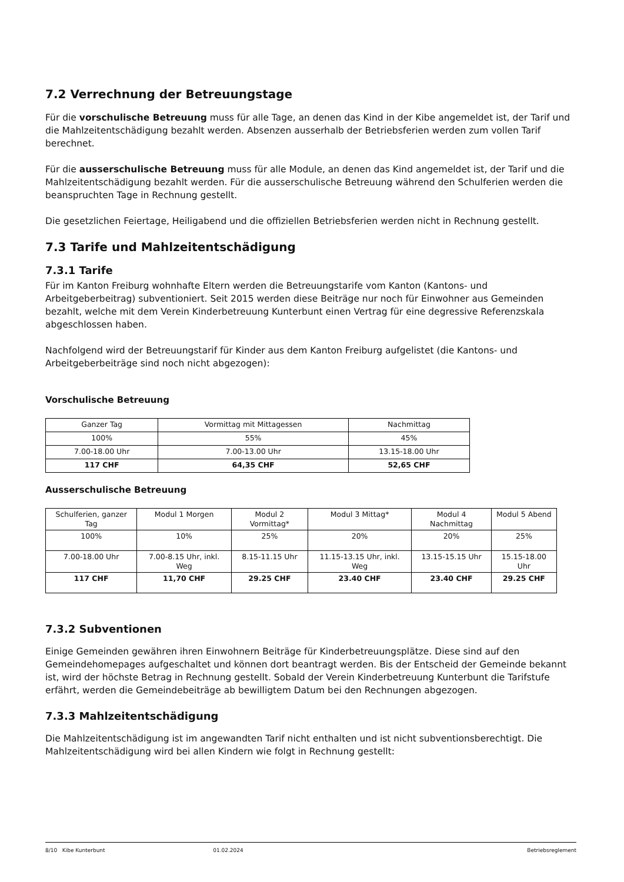7.2 Verrechnung der Betreuungstage
Für die vorschulische Betreuung muss für alle Tage, an denen das Kind in der Kibe angemeldet ist, der Tarif und die Mahlzeitentschädigung bezahlt werden. Absenzen ausserhalb der Betriebsferien werden zum vollen Tarif berechnet.
Für die ausserschulische Betreuung muss für alle Module, an denen das Kind angemeldet ist, der Tarif und die Mahlzeitentschädigung bezahlt werden. Für die ausserschulische Betreuung während den Schulferien werden die beanspruchten Tage in Rechnung gestellt.
Die gesetzlichen Feiertage, Heiligabend und die offiziellen Betriebsferien werden nicht in Rechnung gestellt.
7.3 Tarife und Mahlzeitentschädigung
7.3.1 Tarife
Für im Kanton Freiburg wohnhafte Eltern werden die Betreuungstarife vom Kanton (Kantons- und Arbeitgeberbeitrag) subventioniert. Seit 2015 werden diese Beiträge nur noch für Einwohner aus Gemeinden bezahlt, welche mit dem Verein Kinderbetreuung Kunterbunt einen Vertrag für eine degressive Referenzskala abgeschlossen haben.
Nachfolgend wird der Betreuungstarif für Kinder aus dem Kanton Freiburg aufgelistet (die Kantons- und Arbeitgeberbeiträge sind noch nicht abgezogen):
Vorschulische Betreuung
| Ganzer Tag | Vormittag mit Mittagessen | Nachmittag |
| 100% | 55% | 45% |
| 7.00-18.00 Uhr | 7.00-13.00 Uhr | 13.15-18.00 Uhr |
| 117 CHF | 64,35 CHF | 52,65 CHF |
Ausserschulische Betreuung
| Schulferien, ganzer Tag | Modul 1 Morgen | Modul 2 Vormittag* | Modul 3 Mittag* | Modul 4 Nachmittag | Modul 5 Abend |
| 100% | 10% | 25% | 20% | 20% | 25% |
| 7.00-18.00 Uhr | 7.00-8.15 Uhr, inkl. Weg | 8.15-11.15 Uhr | 11.15-13.15 Uhr, inkl. Weg | 13.15-15.15 Uhr | 15.15-18.00 Uhr |
| 117 CHF | 11,70 CHF | 29.25 CHF | 23.40 CHF | 23.40 CHF | 29.25 CHF |
7.3.2 Subventionen
Einige Gemeinden gewähren ihren Einwohnern Beiträge für Kinderbetreuungsplätze. Diese sind auf den Gemeindehomepages aufgeschaltet und können dort beantragt werden. Bis der Entscheid der Gemeinde bekannt ist, wird der höchste Betrag in Rechnung gestellt. Sobald der Verein Kinderbetreuung Kunterbunt die Tarifstufe erfährt, werden die Gemeindebeiträge ab bewilligtem Datum bei den Rechnungen abgezogen.
7.3.3 Mahlzeitentschädigung
Die Mahlzeitentschädigung ist im angewandten Tarif nicht enthalten und ist nicht subventionsberechtigt. Die Mahlzeitentschädigung wird bei allen Kindern wie folgt in Rechnung gestellt:
8/10 Kibe Kunterbunt 01.02.2024 Betriebsreglement